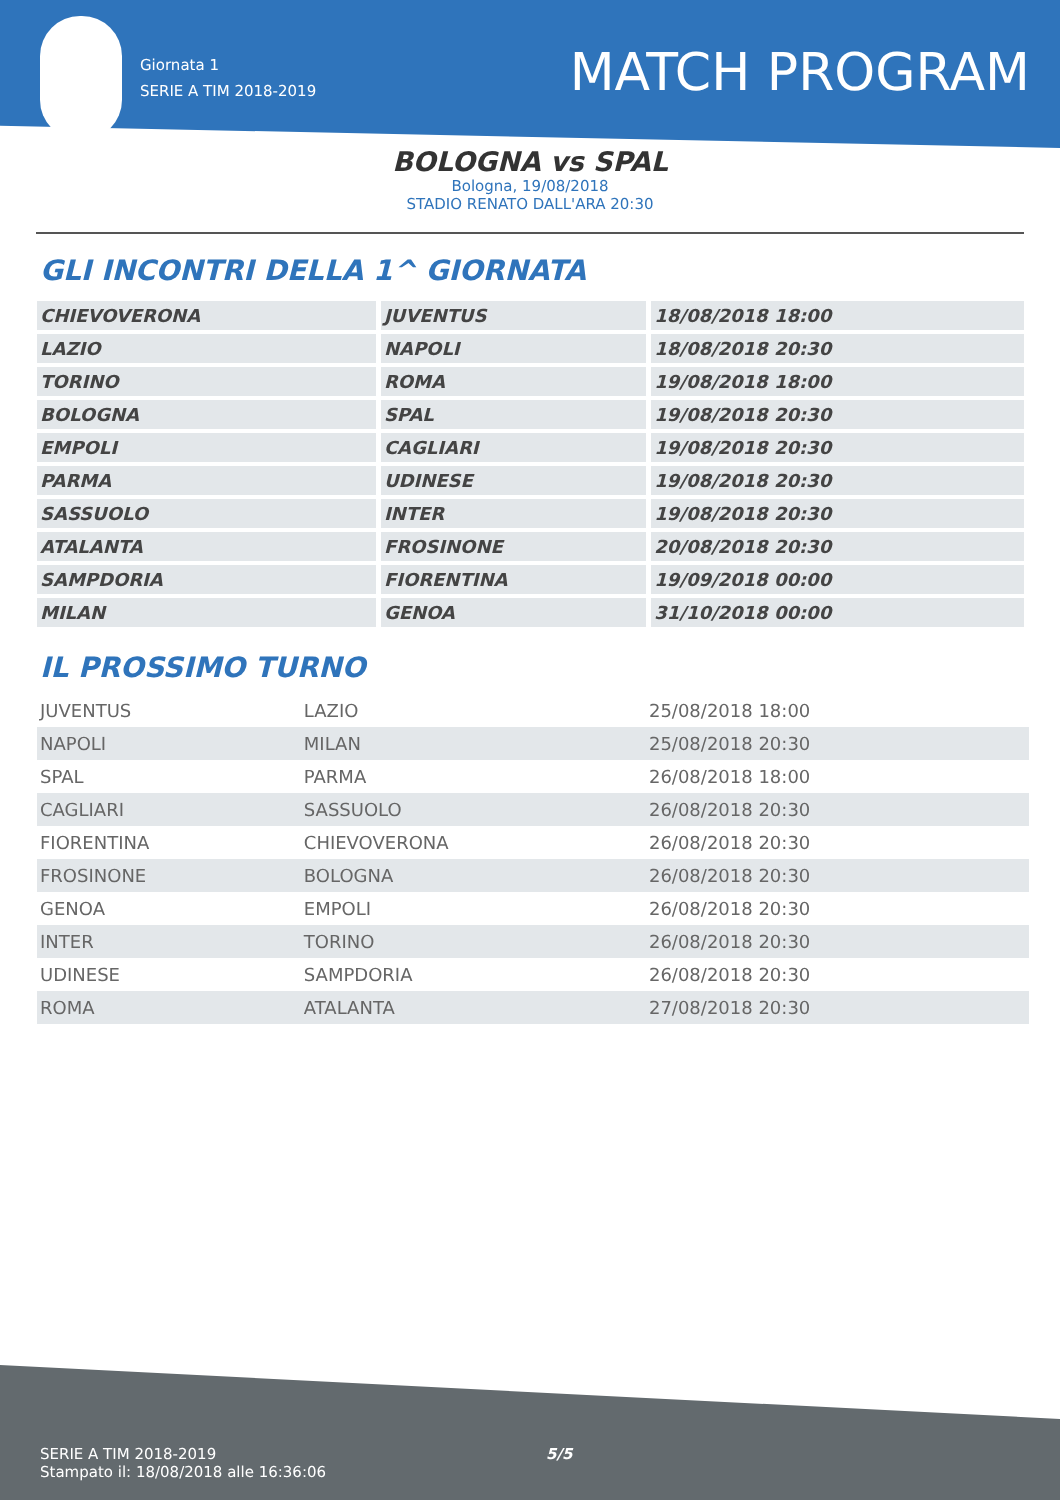Giornata 1
SERIE A TIM 2018-2019
MATCH PROGRAM
BOLOGNA vs SPAL
Bologna, 19/08/2018
STADIO RENATO DALL'ARA 20:30
GLI INCONTRI DELLA 1^ GIORNATA
| CHIEVOVERONA | JUVENTUS | 18/08/2018 18:00 |
| LAZIO | NAPOLI | 18/08/2018 20:30 |
| TORINO | ROMA | 19/08/2018 18:00 |
| BOLOGNA | SPAL | 19/08/2018 20:30 |
| EMPOLI | CAGLIARI | 19/08/2018 20:30 |
| PARMA | UDINESE | 19/08/2018 20:30 |
| SASSUOLO | INTER | 19/08/2018 20:30 |
| ATALANTA | FROSINONE | 20/08/2018 20:30 |
| SAMPDORIA | FIORENTINA | 19/09/2018 00:00 |
| MILAN | GENOA | 31/10/2018 00:00 |
IL PROSSIMO TURNO
| JUVENTUS | LAZIO | 25/08/2018 18:00 |
| NAPOLI | MILAN | 25/08/2018 20:30 |
| SPAL | PARMA | 26/08/2018 18:00 |
| CAGLIARI | SASSUOLO | 26/08/2018 20:30 |
| FIORENTINA | CHIEVOVERONA | 26/08/2018 20:30 |
| FROSINONE | BOLOGNA | 26/08/2018 20:30 |
| GENOA | EMPOLI | 26/08/2018 20:30 |
| INTER | TORINO | 26/08/2018 20:30 |
| UDINESE | SAMPDORIA | 26/08/2018 20:30 |
| ROMA | ATALANTA | 27/08/2018 20:30 |
SERIE A TIM 2018-2019
Stampato il: 18/08/2018 alle 16:36:06
5/5